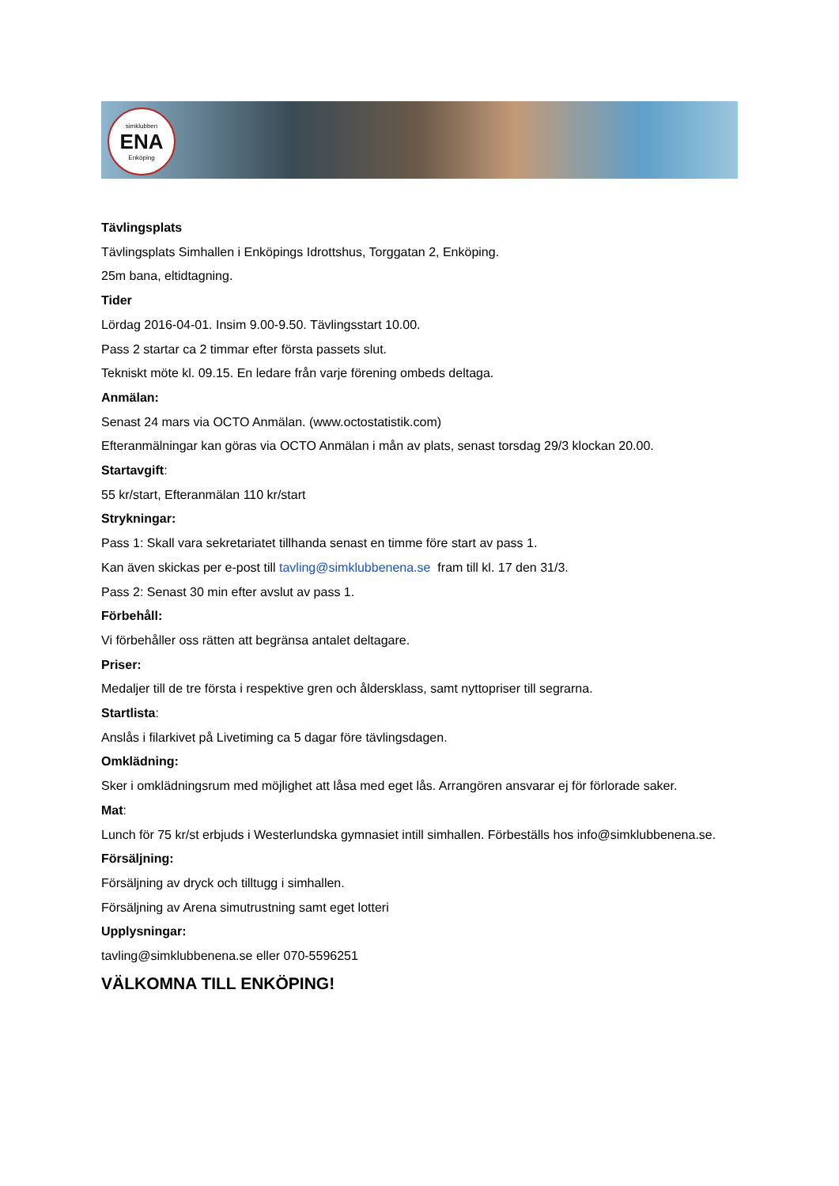simklubben
ENA
Enköping
Tävlingsplats
Tävlingsplats Simhallen i Enköpings Idrottshus, Torggatan 2, Enköping.
25m bana, eltidtagning.
Tider
Lördag 2016-04-01. Insim 9.00-9.50. Tävlingsstart 10.00.
Pass 2 startar ca 2 timmar efter första passets slut.
Tekniskt möte kl. 09.15. En ledare från varje förening ombeds deltaga.
Anmälan:
Senast 24 mars via OCTO Anmälan. (www.octostatistik.com)
Efteranmälningar kan göras via OCTO Anmälan i mån av plats, senast torsdag 29/3 klockan 20.00.
Startavgift:
55 kr/start, Efteranmälan 110 kr/start
Strykningar:
Pass 1: Skall vara sekretariatet tillhanda senast en timme före start av pass 1.
Kan även skickas per e-post till tavling@simklubbenena.se fram till kl. 17 den 31/3.
Pass 2: Senast 30 min efter avslut av pass 1.
Förbehåll:
Vi förbehåller oss rätten att begränsa antalet deltagare.
Priser:
Medaljer till de tre första i respektive gren och åldersklass, samt nyttopriser till segrarna.
Startlista:
Anslås i filarkivet på Livetiming ca 5 dagar före tävlingsdagen.
Omklädning:
Sker i omklädningsrum med möjlighet att låsa med eget lås. Arrangören ansvarar ej för förlorade saker.
Mat:
Lunch för 75 kr/st erbjuds i Westerlundska gymnasiet intill simhallen. Förbeställs hos info@simklubbenena.se.
Försäljning:
Försäljning av dryck och tilltugg i simhallen.
Försäljning av Arena simutrustning samt eget lotteri
Upplysningar:
tavling@simklubbenena.se eller 070-5596251
VÄLKOMNA TILL ENKÖPING!